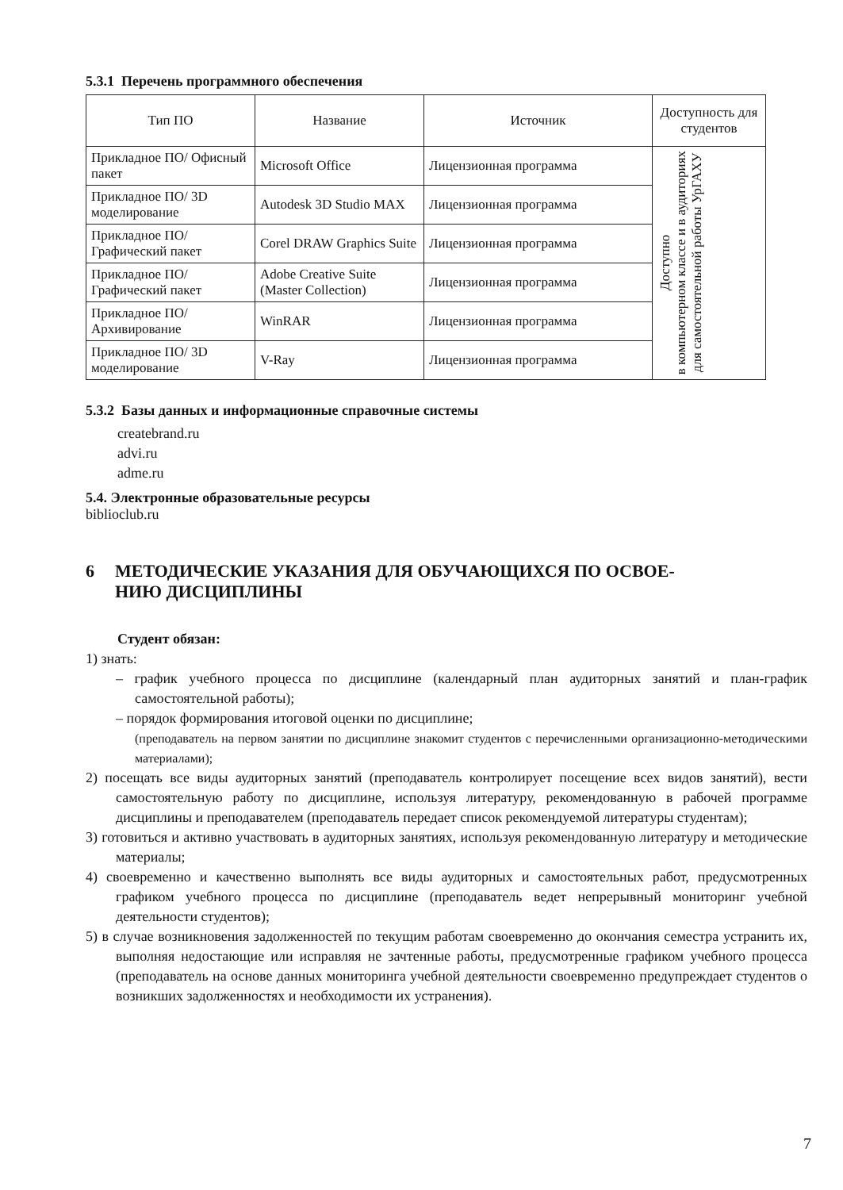5.3.1 Перечень программного обеспечения
| Тип ПО | Название | Источник | Доступность для студентов |
| --- | --- | --- | --- |
| Прикладное ПО/ Офисный пакет | Microsoft Office | Лицензионная программа | Доступно в компьютерном классе и в аудиториях для самостоятельной работы УрГАХУ |
| Прикладное ПО/ 3D моделирование | Autodesk 3D Studio MAX | Лицензионная программа | |
| Прикладное ПО/ Графический пакет | Corel DRAW Graphics Suite | Лицензионная программа | |
| Прикладное ПО/ Графический пакет | Adobe Creative Suite (Master Collection) | Лицензионная программа | |
| Прикладное ПО/ Архивирование | WinRAR | Лицензионная программа | |
| Прикладное ПО/ 3D моделирование | V-Ray | Лицензионная программа | |
5.3.2 Базы данных и информационные справочные системы
createbrand.ru
advi.ru
adme.ru
5.4. Электронные образовательные ресурсы
biblioclub.ru
6 МЕТОДИЧЕСКИЕ УКАЗАНИЯ ДЛЯ ОБУЧАЮЩИХСЯ ПО ОСВОЕ-
НИЮ ДИСЦИПЛИНЫ
Студент обязан:
1) знать:
– график учебного процесса по дисциплине (календарный план аудиторных занятий и план-график самостоятельной работы);
– порядок формирования итоговой оценки по дисциплине;
(преподаватель на первом занятии по дисциплине знакомит студентов с перечисленными организационно-методическими материалами);
2) посещать все виды аудиторных занятий (преподаватель контролирует посещение всех видов занятий), вести самостоятельную работу по дисциплине, используя литературу, рекомендованную в рабочей программе дисциплины и преподавателем (преподаватель передает список рекомендуемой литературы студентам);
3) готовиться и активно участвовать в аудиторных занятиях, используя рекомендованную литературу и методические материалы;
4) своевременно и качественно выполнять все виды аудиторных и самостоятельных работ, предусмотренных графиком учебного процесса по дисциплине (преподаватель ведет непрерывный мониторинг учебной деятельности студентов);
5) в случае возникновения задолженностей по текущим работам своевременно до окончания семестра устранить их, выполняя недостающие или исправляя не зачтенные работы, предусмотренные графиком учебного процесса (преподаватель на основе данных мониторинга учебной деятельности своевременно предупреждает студентов о возникших задолженностях и необходимости их устранения).
7